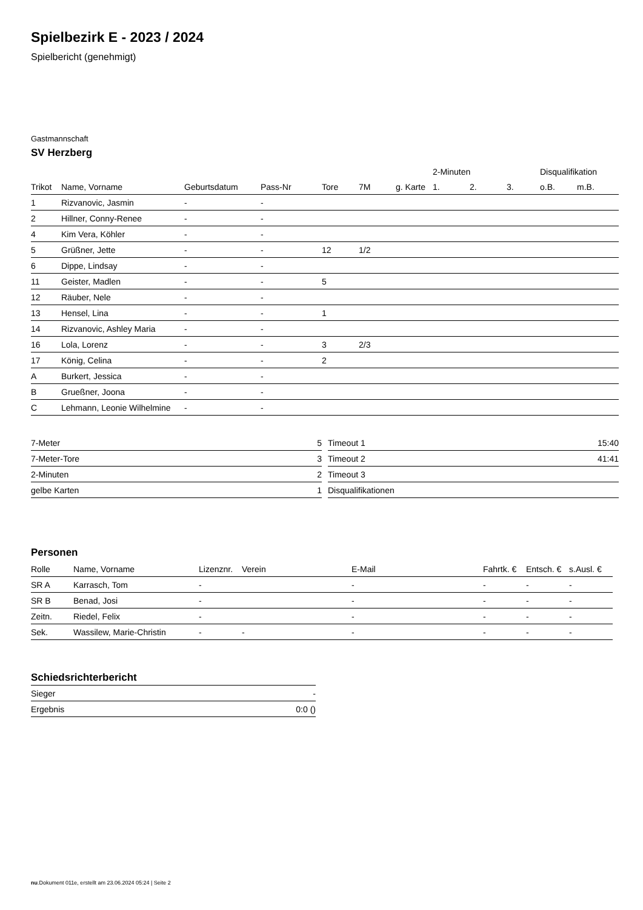Spielbezirk E - 2023 / 2024
Spielbericht (genehmigt)
Gastmannschaft
SV Herzberg
| | | | | | | | 2-Minuten | | | Disqualifikation | |
| --- | --- | --- | --- | --- | --- | --- | --- | --- | --- | --- | --- |
| Trikot | Name, Vorname | Geburtsdatum | Pass-Nr | Tore | 7M | g. Karte | 1. | 2. | 3. | o.B. | m.B. |
| 1 | Rizvanovic, Jasmin | - | - | | | | | | | | |
| 2 | Hillner, Conny-Renee | - | - | | | | | | | | |
| 4 | Kim Vera, Köhler | - | - | | | | | | | | |
| 5 | Grüßner, Jette | - | - | 12 | 1/2 | | | | | | |
| 6 | Dippe, Lindsay | - | - | | | | | | | | |
| 11 | Geister, Madlen | - | - | 5 | | | | | | | |
| 12 | Räuber, Nele | - | - | | | | | | | | |
| 13 | Hensel, Lina | - | - | 1 | | | | | | | |
| 14 | Rizvanovic, Ashley Maria | - | - | | | | | | | | |
| 16 | Lola, Lorenz | - | - | 3 | 2/3 | | | | | | |
| 17 | König, Celina | - | - | 2 | | | | | | | |
| A | Burkert, Jessica | - | - | | | | | | | | |
| B | Grueßner, Joona | - | - | | | | | | | | |
| C | Lehmann, Leonie Wilhelmine | - | - | | | | | | | | |
| 7-Meter | 5 |
| 7-Meter-Tore | 3 |
| 2-Minuten | 2 |
| gelbe Karten | 1 |
| Timeout 1 | 15:40 |
| Timeout 2 | 41:41 |
| Timeout 3 | |
| Disqualifikationen | |
Personen
| Rolle | Name, Vorname | Lizenznr. | Verein | E-Mail | Fahrtk. € | Entsch. € | s.Ausl. € |
| --- | --- | --- | --- | --- | --- | --- | --- |
| SR A | Karrasch, Tom | - | | - | - | - | - |
| SR B | Benad, Josi | - | | - | - | - | - |
| Zeitn. | Riedel, Felix | - | | - | - | - | - |
| Sek. | Wassilew, Marie-Christin | - | - | - | - | - | - |
Schiedsrichterbericht
| Sieger | - |
| Ergebnis | 0:0 () |
nu.Dokument 011e, erstellt am 23.06.2024 05:24 | Seite 2